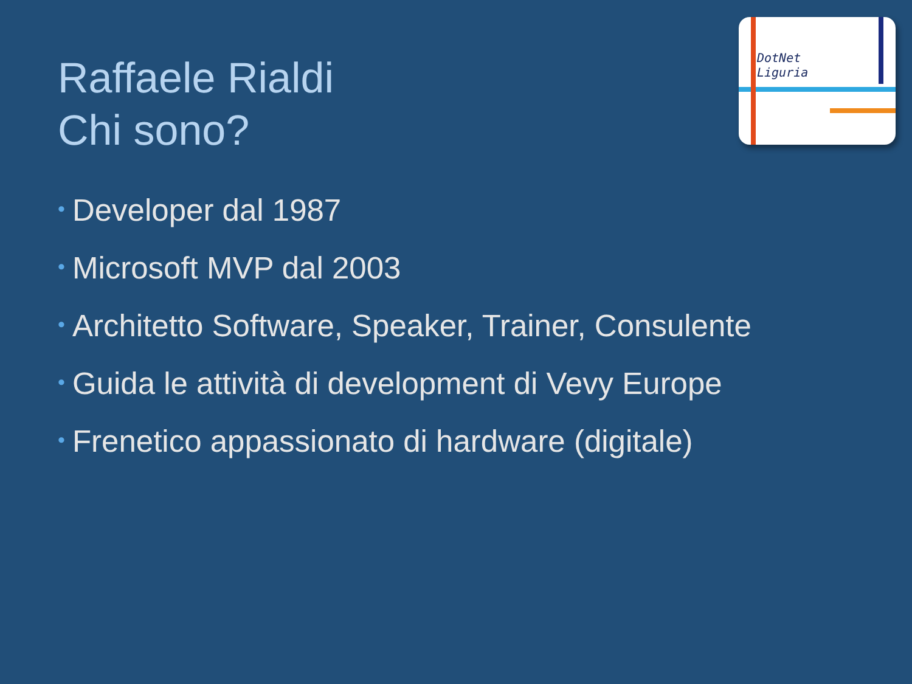DotNet
Liguria
Raffaele Rialdi
Chi sono?
• Developer dal 1987
• Microsoft MVP dal 2003
• Architetto Software, Speaker, Trainer, Consulente
• Guida le attività di development di Vevy Europe
• Frenetico appassionato di hardware (digitale)